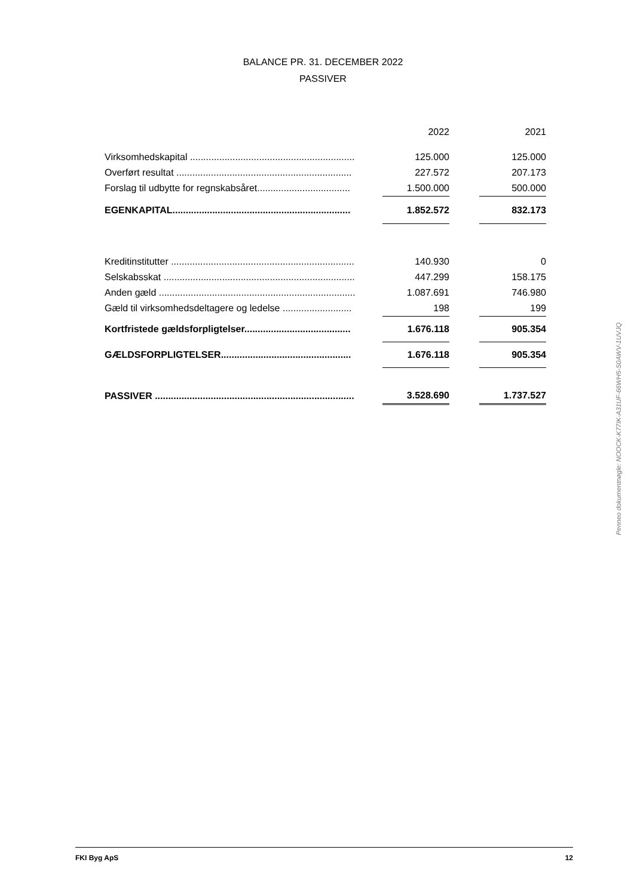BALANCE PR. 31. DECEMBER 2022
PASSIVER
| | 2022 | | 2021 |
| --- | --- | --- | --- |
| Virksomhedskapital .............................................................. | 125.000 | | 125.000 |
| Overført resultat .................................................................. | 227.572 | | 207.173 |
| Forslag til udbytte for regnskabsåret................................... | 1.500.000 | | 500.000 |
| EGENKAPITAL................................................................... | 1.852.572 | | 832.173 |
| Kreditinstitutter ..................................................................... | 140.930 | | 0 |
| Selskabsskat ........................................................................ | 447.299 | | 158.175 |
| Anden gæld .......................................................................... | 1.087.691 | | 746.980 |
| Gæld til virksomhedsdeltagere og ledelse .......................... | 198 | | 199 |
| Kortfristede gældsforpligtelser........................................ | 1.676.118 | | 905.354 |
| GÆLDSFORPLIGTELSER................................................. | 1.676.118 | | 905.354 |
| PASSIVER ........................................................................... | 3.528.690 | | 1.737.527 |
Penneo dokumentnøgle: NOOCK-K77IK-A31UF-66WH5-S0AWV-1UVJQ
FKI Byg ApS 12